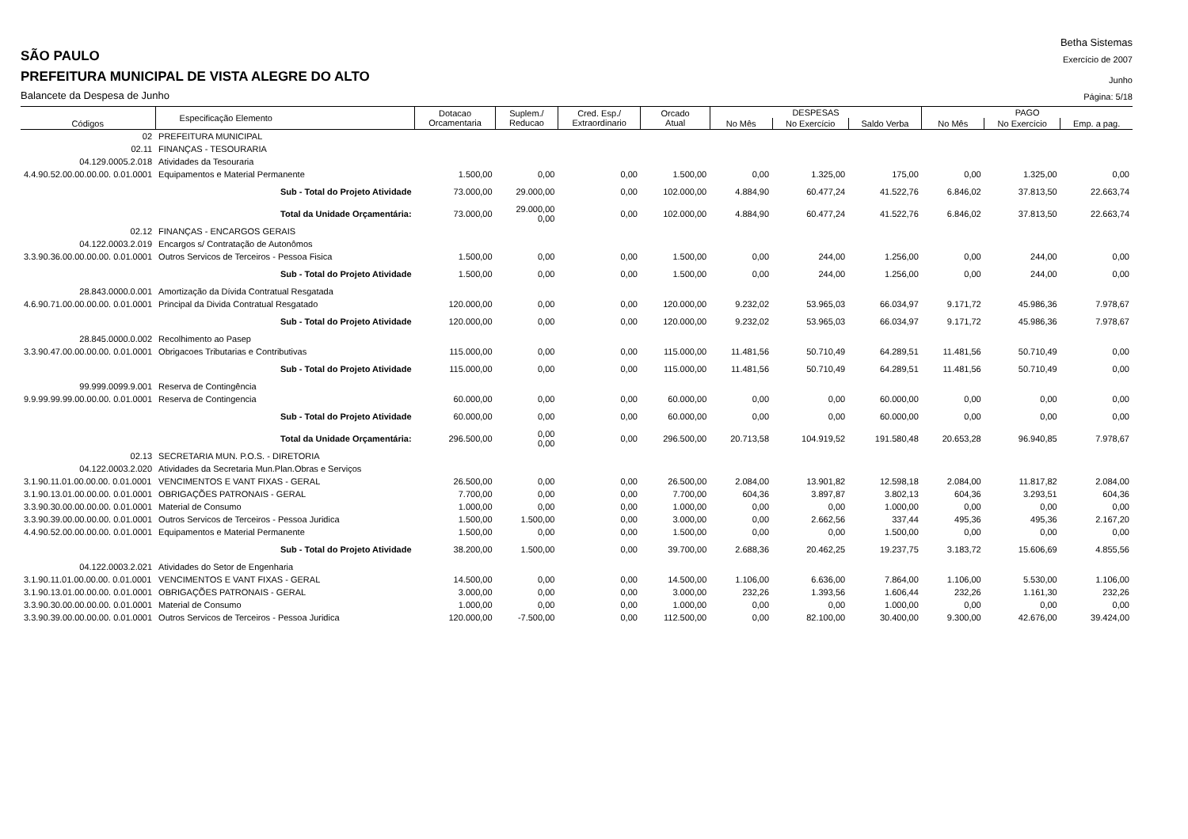Betha Sistemas
SÃO PAULO
Exercício de 2007
PREFEITURA MUNICIPAL DE VISTA ALEGRE DO ALTO
Junho
Balancete da Despesa de Junho
Página: 5/18
| Códigos | Especificação Elemento | Dotacao Orcamentaria | Suplem./ Reducao | Cred. Esp./ Extraordinario | Orcado Atual | DESPESAS | | | PAGO | | |
| --- | --- | --- | --- | --- | --- | --- | --- | --- | --- | --- | --- |
| | | | | | | No Mês | No Exercício | Saldo Verba | No Mês | No Exercício | Emp. a pag. |
| 02 | PREFEITURA MUNICIPAL | | | | | | | | | | |
| 02.11 | FINANÇAS - TESOURARIA | | | | | | | | | | |
| 04.129.0005.2.018 | Atividades da Tesouraria | | | | | | | | | | |
| 4.4.90.52.00.00.00.00. 0.01.0001 | Equipamentos e Material Permanente | 1.500,00 | 0,00 | 0,00 | 1.500,00 | 0,00 | 1.325,00 | 175,00 | 0,00 | 1.325,00 | 0,00 |
| | Sub - Total do Projeto Atividade | 73.000,00 | 29.000,00 | 0,00 | 102.000,00 | 4.884,90 | 60.477,24 | 41.522,76 | 6.846,02 | 37.813,50 | 22.663,74 |
| | Total da Unidade Orçamentária: | 73.000,00 | 29.000,00 0,00 | 0,00 | 102.000,00 | 4.884,90 | 60.477,24 | 41.522,76 | 6.846,02 | 37.813,50 | 22.663,74 |
| 02.12 | FINANÇAS - ENCARGOS GERAIS | | | | | | | | | | |
| 04.122.0003.2.019 | Encargos s/ Contratação de Autonômos | | | | | | | | | | |
| 3.3.90.36.00.00.00.00. 0.01.0001 | Outros Servicos de Terceiros - Pessoa Fisica | 1.500,00 | 0,00 | 0,00 | 1.500,00 | 0,00 | 244,00 | 1.256,00 | 0,00 | 244,00 | 0,00 |
| | Sub - Total do Projeto Atividade | 1.500,00 | 0,00 | 0,00 | 1.500,00 | 0,00 | 244,00 | 1.256,00 | 0,00 | 244,00 | 0,00 |
| 28.843.0000.0.001 | Amortização da Dívida Contratual Resgatada | | | | | | | | | | |
| 4.6.90.71.00.00.00.00. 0.01.0001 | Principal da Divida Contratual Resgatado | 120.000,00 | 0,00 | 0,00 | 120.000,00 | 9.232,02 | 53.965,03 | 66.034,97 | 9.171,72 | 45.986,36 | 7.978,67 |
| | Sub - Total do Projeto Atividade | 120.000,00 | 0,00 | 0,00 | 120.000,00 | 9.232,02 | 53.965,03 | 66.034,97 | 9.171,72 | 45.986,36 | 7.978,67 |
| 28.845.0000.0.002 | Recolhimento ao Pasep | | | | | | | | | | |
| 3.3.90.47.00.00.00.00. 0.01.0001 | Obrigacoes Tributarias e Contributivas | 115.000,00 | 0,00 | 0,00 | 115.000,00 | 11.481,56 | 50.710,49 | 64.289,51 | 11.481,56 | 50.710,49 | 0,00 |
| | Sub - Total do Projeto Atividade | 115.000,00 | 0,00 | 0,00 | 115.000,00 | 11.481,56 | 50.710,49 | 64.289,51 | 11.481,56 | 50.710,49 | 0,00 |
| 99.999.0099.9.001 | Reserva de Contingência | | | | | | | | | | |
| 9.9.99.99.99.00.00.00. 0.01.0001 | Reserva de Contingencia | 60.000,00 | 0,00 | 0,00 | 60.000,00 | 0,00 | 0,00 | 60.000,00 | 0,00 | 0,00 | 0,00 |
| | Sub - Total do Projeto Atividade | 60.000,00 | 0,00 | 0,00 | 60.000,00 | 0,00 | 0,00 | 60.000,00 | 0,00 | 0,00 | 0,00 |
| | Total da Unidade Orçamentária: | 296.500,00 | 0,00 0,00 | 0,00 | 296.500,00 | 20.713,58 | 104.919,52 | 191.580,48 | 20.653,28 | 96.940,85 | 7.978,67 |
| 02.13 | SECRETARIA MUN. P.O.S. - DIRETORIA | | | | | | | | | | |
| 04.122.0003.2.020 | Atividades da Secretaria Mun.Plan.Obras e Serviços | | | | | | | | | | |
| 3.1.90.11.01.00.00.00. 0.01.0001 | VENCIMENTOS E VANT FIXAS - GERAL | 26.500,00 | 0,00 | 0,00 | 26.500,00 | 2.084,00 | 13.901,82 | 12.598,18 | 2.084,00 | 11.817,82 | 2.084,00 |
| 3.1.90.13.01.00.00.00. 0.01.0001 | OBRIGAÇÕES PATRONAIS - GERAL | 7.700,00 | 0,00 | 0,00 | 7.700,00 | 604,36 | 3.897,87 | 3.802,13 | 604,36 | 3.293,51 | 604,36 |
| 3.3.90.30.00.00.00.00. 0.01.0001 | Material de Consumo | 1.000,00 | 0,00 | 0,00 | 1.000,00 | 0,00 | 0,00 | 1.000,00 | 0,00 | 0,00 | 0,00 |
| 3.3.90.39.00.00.00.00. 0.01.0001 | Outros Servicos de Terceiros - Pessoa Juridica | 1.500,00 | 1.500,00 | 0,00 | 3.000,00 | 0,00 | 2.662,56 | 337,44 | 495,36 | 495,36 | 2.167,20 |
| 4.4.90.52.00.00.00.00. 0.01.0001 | Equipamentos e Material Permanente | 1.500,00 | 0,00 | 0,00 | 1.500,00 | 0,00 | 0,00 | 1.500,00 | 0,00 | 0,00 | 0,00 |
| | Sub - Total do Projeto Atividade | 38.200,00 | 1.500,00 | 0,00 | 39.700,00 | 2.688,36 | 20.462,25 | 19.237,75 | 3.183,72 | 15.606,69 | 4.855,56 |
| 04.122.0003.2.021 | Atividades do Setor de Engenharia | | | | | | | | | | |
| 3.1.90.11.01.00.00.00. 0.01.0001 | VENCIMENTOS E VANT FIXAS - GERAL | 14.500,00 | 0,00 | 0,00 | 14.500,00 | 1.106,00 | 6.636,00 | 7.864,00 | 1.106,00 | 5.530,00 | 1.106,00 |
| 3.1.90.13.01.00.00.00. 0.01.0001 | OBRIGAÇÕES PATRONAIS - GERAL | 3.000,00 | 0,00 | 0,00 | 3.000,00 | 232,26 | 1.393,56 | 1.606,44 | 232,26 | 1.161,30 | 232,26 |
| 3.3.90.30.00.00.00.00. 0.01.0001 | Material de Consumo | 1.000,00 | 0,00 | 0,00 | 1.000,00 | 0,00 | 0,00 | 1.000,00 | 0,00 | 0,00 | 0,00 |
| 3.3.90.39.00.00.00.00. 0.01.0001 | Outros Servicos de Terceiros - Pessoa Juridica | 120.000,00 | -7.500,00 | 0,00 | 112.500,00 | 0,00 | 82.100,00 | 30.400,00 | 9.300,00 | 42.676,00 | 39.424,00 |